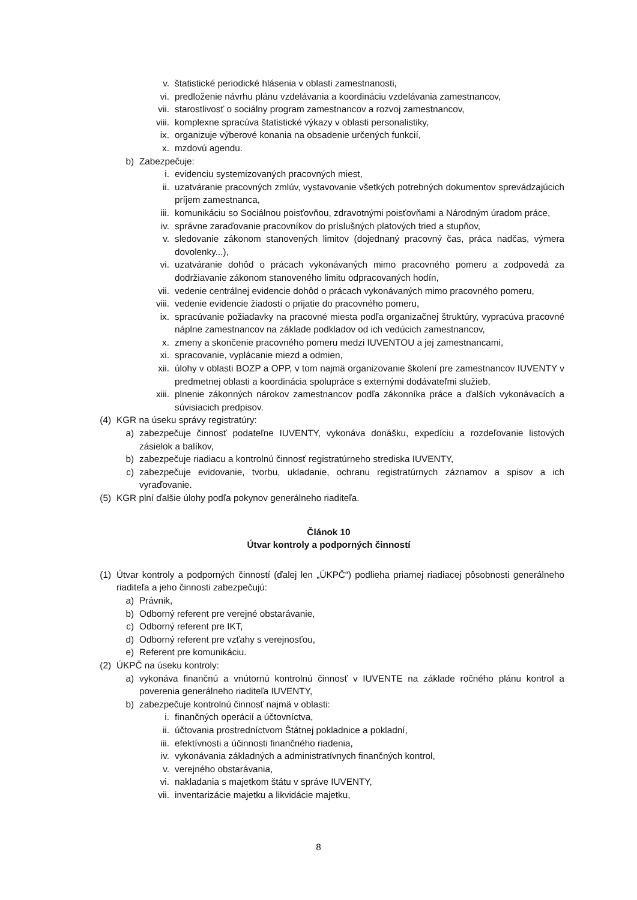v. štatistické periodické hlásenia v oblasti zamestnanosti,
vi. predloženie návrhu plánu vzdelávania a koordináciu vzdelávania zamestnancov,
vii. starostlivosť o sociálny program zamestnancov a rozvoj zamestnancov,
viii. komplexne spracúva štatistické výkazy v oblasti personalistiky,
ix. organizuje výberové konania na obsadenie určených funkcií,
x. mzdovú agendu.
b) Zabezpečuje:
i. evidenciu systemizovaných pracovných miest,
ii. uzatváranie pracovných zmlúv, vystavovanie všetkých potrebných dokumentov sprevádzajúcich príjem zamestnanca,
iii. komunikáciu so Sociálnou poisťovňou, zdravotnými poisťovňami a Národným úradom práce,
iv. správne zaraďovanie pracovníkov do príslušných platových tried a stupňov,
v. sledovanie zákonom stanovených limitov (dojednaný pracovný čas, práca nadčas, výmera dovolenky...),
vi. uzatváranie dohôd o prácach vykonávaných mimo pracovného pomeru a zodpovedá za dodržiavanie zákonom stanoveného limitu odpracovaných hodín,
vii. vedenie centrálnej evidencie dohôd o prácach vykonávaných mimo pracovného pomeru,
viii. vedenie evidencie žiadostí o prijatie do pracovného pomeru,
ix. spracúvanie požiadavky na pracovné miesta podľa organizačnej štruktúry, vypracúva pracovné náplne zamestnancov na základe podkladov od ich vedúcich zamestnancov,
x. zmeny a skončenie pracovného pomeru medzi IUVENTOU a jej zamestnancami,
xi. spracovanie, vyplácanie miezd a odmien,
xii. úlohy v oblasti BOZP a OPP, v tom najmä organizovanie školení pre zamestnancov IUVENTY v predmetnej oblasti a koordinácia spolupráce s externými dodávateľmi služieb,
xiii. plnenie zákonných nárokov zamestnancov podľa zákonníka práce a ďalších vykonávacích a súvisiacich predpisov.
(4) KGR na úseku správy registratúry:
a) zabezpečuje činnosť podateľne IUVENTY, vykonáva donášku, expedíciu a rozdeľovanie listových zásielok a balíkov,
b) zabezpečuje riadiacu a kontrolnú činnosť registratúrneho strediska IUVENTY,
c) zabezpečuje evidovanie, tvorbu, ukladanie, ochranu registratúrnych záznamov a spisov a ich vyraďovanie.
(5) KGR plní ďalšie úlohy podľa pokynov generálneho riaditeľa.
Článok 10
Útvar kontroly a podporných činností
(1) Útvar kontroly a podporných činností (ďalej len „ÚKPČ“) podlieha priamej riadiacej pôsobnosti generálneho riaditeľa a jeho činnosti zabezpečujú:
a) Právnik,
b) Odborný referent pre verejné obstarávanie,
c) Odborný referent pre IKT,
d) Odborný referent pre vzťahy s verejnosťou,
e) Referent pre komunikáciu.
(2) ÚKPČ na úseku kontroly:
a) vykonáva finančnú a vnútornú kontrolnú činnosť v IUVENTE na základe ročného plánu kontrol a poverenia generálneho riaditeľa IUVENTY,
b) zabezpečuje kontrolnú činnosť najmä v oblasti:
i. finančných operácií a účtovníctva,
ii. účtovania prostredníctvom Štátnej pokladnice a pokladní,
iii. efektívnosti a účinnosti finančného riadenia,
iv. vykonávania základných a administratívnych finančných kontrol,
v. verejného obstarávania,
vi. nakladania s majetkom štátu v správe IUVENTY,
vii. inventarizácie majetku a likvidácie majetku,
8